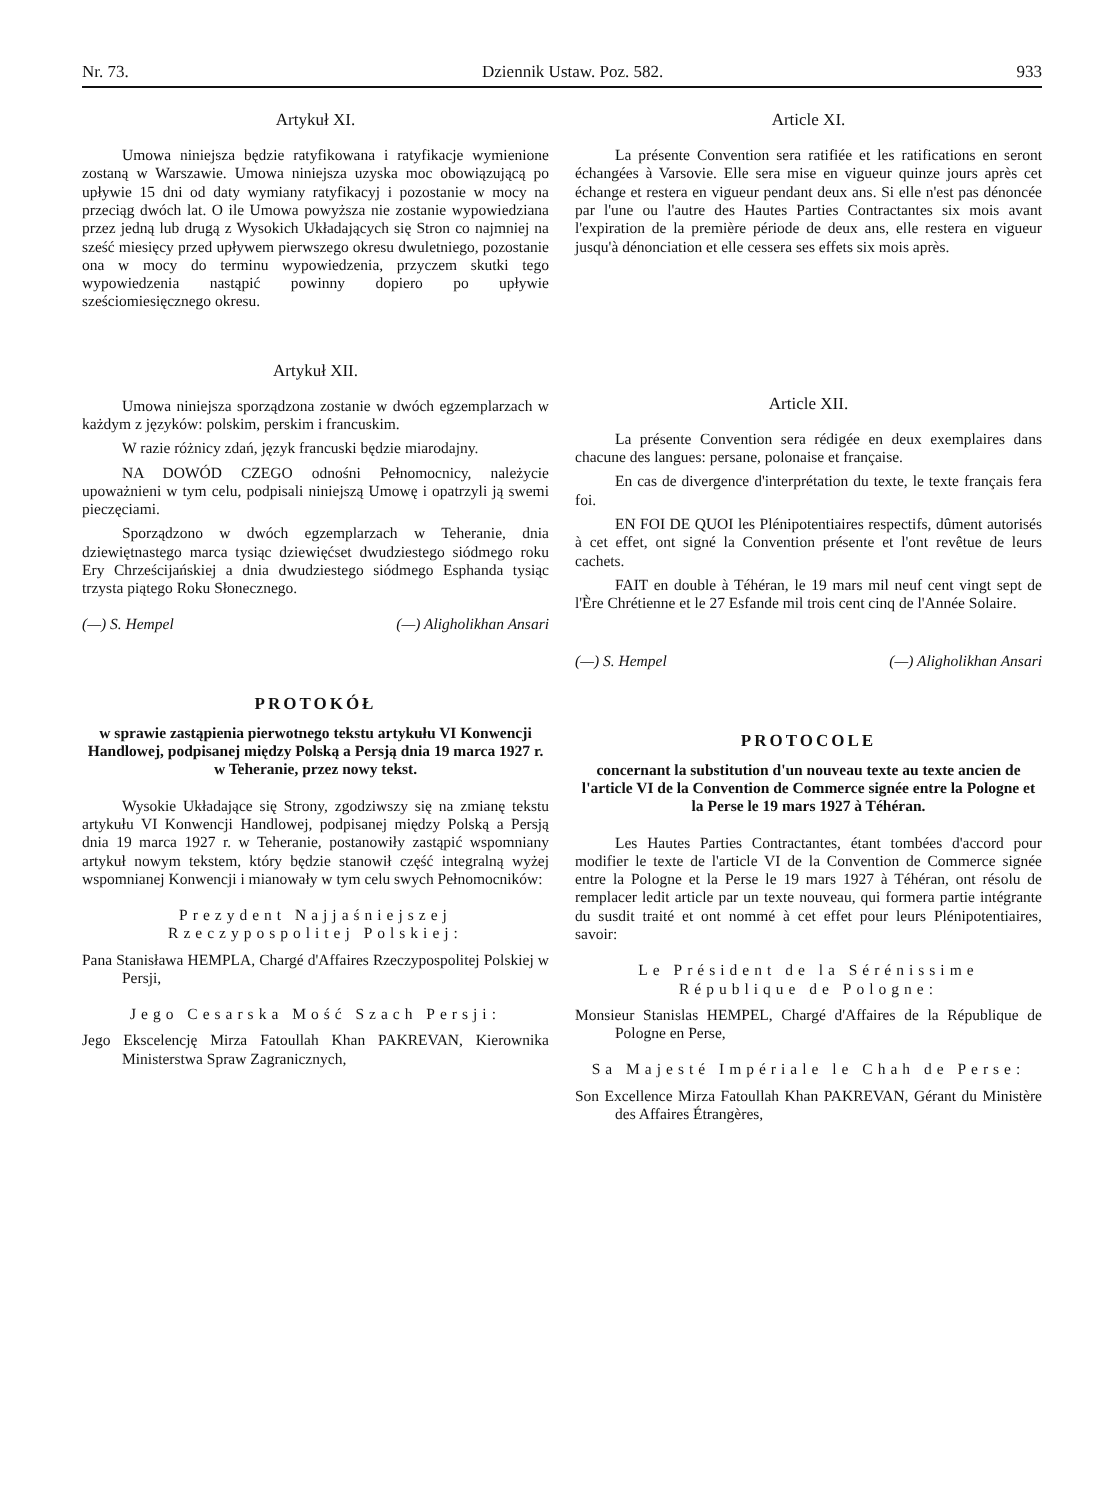Nr. 73. Dziennik Ustaw. Poz. 582. 933
Artykuł XI.
Umowa niniejsza będzie ratyfikowana i ratyfikacje wymienione zostaną w Warszawie. Umowa niniejsza uzyska moc obowiązującą po upływie 15 dni od daty wymiany ratyfikacyj i pozostanie w mocy na przeciąg dwóch lat. O ile Umowa powyższa nie zostanie wypowiedziana przez jedną lub drugą z Wysokich Układających się Stron co najmniej na sześć miesięcy przed upływem pierwszego okresu dwuletniego, pozostanie ona w mocy do terminu wypowiedzenia, przyczem skutki tego wypowiedzenia nastąpić powinny dopiero po upływie sześciomiesięcznego okresu.
Artykuł XII.
Umowa niniejsza sporządzona zostanie w dwóch egzemplarzach w każdym z języków: polskim, perskim i francuskim.
W razie różnicy zdań, język francuski będzie miarodajny.
NA DOWÓD CZEGO odnośni Pełnomocnicy, należycie upoważnieni w tym celu, podpisali niniejszą Umowę i opatrzyli ją swemi pieczęciami.
Sporządzono w dwóch egzemplarzach w Teheranie, dnia dziewiętnastego marca tysiąc dziewięćset dwudziestego siódmego roku Ery Chrześcijańskiej a dnia dwudziestego siódmego Esphanda tysiąc trzysta piątego Roku Słonecznego.
(—) S. Hempel (—) Aligholikhan Ansari
PROTOKÓŁ
w sprawie zastąpienia pierwotnego tekstu artykułu VI Konwencji Handlowej, podpisanej między Polską a Persją dnia 19 marca 1927 r. w Teheranie, przez nowy tekst.
Wysokie Układające się Strony, zgodziwszy się na zmianę tekstu artykułu VI Konwencji Handlowej, podpisanej między Polską a Persją dnia 19 marca 1927 r. w Teheranie, postanowiły zastąpić wspomniany artykuł nowym tekstem, który będzie stanowił część integralną wyżej wspomnianej Konwencji i mianowały w tym celu swych Pełnomocników:
Prezydent Najjaśniejszej Rzeczypospolitej Polskiej:
Pana Stanisława HEMPLA, Chargé d'Affaires Rzeczypospolitej Polskiej w Persji,
Jego Cesarska Mość Szach Persji:
Jego Ekscelencję Mirza Fatoullah Khan PAKREVAN, Kierownika Ministerstwa Spraw Zagranicznych,
Article XI.
La présente Convention sera ratifiée et les ratifications en seront échangées à Varsovie. Elle sera mise en vigueur quinze jours après cet échange et restera en vigueur pendant deux ans. Si elle n'est pas dénoncée par l'une ou l'autre des Hautes Parties Contractantes six mois avant l'expiration de la première période de deux ans, elle restera en vigueur jusqu'à dénonciation et elle cessera ses effets six mois après.
Article XII.
La présente Convention sera rédigée en deux exemplaires dans chacune des langues: persane, polonaise et française.
En cas de divergence d'interprétation du texte, le texte français fera foi.
EN FOI DE QUOI les Plénipotentiaires respectifs, dûment autorisés à cet effet, ont signé la Convention présente et l'ont revêtue de leurs cachets.
FAIT en double à Téhéran, le 19 mars mil neuf cent vingt sept de l'Ère Chrétienne et le 27 Esfande mil trois cent cinq de l'Année Solaire.
(—) S. Hempel (—) Aligholikhan Ansari
PROTOCOLE
concernant la substitution d'un nouveau texte au texte ancien de l'article VI de la Convention de Commerce signée entre la Pologne et la Perse le 19 mars 1927 à Téhéran.
Les Hautes Parties Contractantes, étant tombées d'accord pour modifier le texte de l'article VI de la Convention de Commerce signée entre la Pologne et la Perse le 19 mars 1927 à Téhéran, ont résolu de remplacer ledit article par un texte nouveau, qui formera partie intégrante du susdit traité et ont nommé à cet effet pour leurs Plénipotentiaires, savoir:
Le Président de la Sérénissime République de Pologne:
Monsieur Stanislas HEMPEL, Chargé d'Affaires de la République de Pologne en Perse,
Sa Majesté Impériale le Chah de Perse:
Son Excellence Mirza Fatoullah Khan PAKREVAN, Gérant du Ministère des Affaires Étrangères,